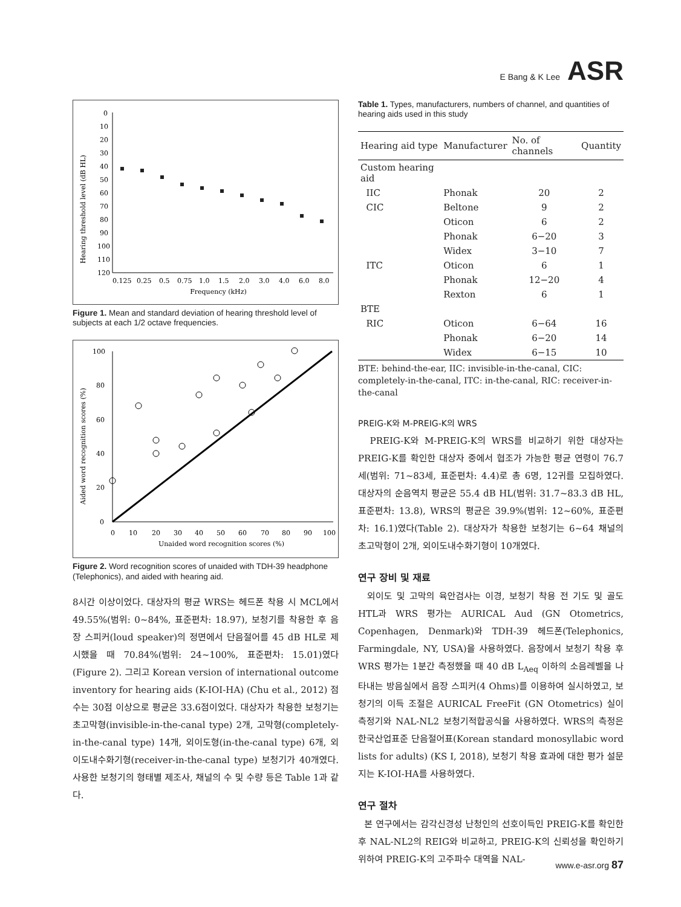E Bang & K Lee ASR
Hearing threshold level (dB HL)
0
10
20
30
40
50
60
70
80
90
100
110
120
0.125
0.25
0.5
0.75
1.0
1.5
2.0
3.0
4.0
6.0
8.0
Frequency (kHz)
Figure 1. Mean and standard deviation of hearing threshold level of subjects at each 1/2 octave frequencies.
Aided word recognition scores (%)
100
80
60
40
20
0
0
10
20
30
40
50
60
70
80
90
100
Unaided word recognition scores (%)
Figure 2. Word recognition scores of unaided with TDH-39 headphone (Telephonics), and aided with hearing aid.
8시간 이상이었다. 대상자의 평균 WRS는 헤드폰 착용 시 MCL에서 49.55%(범위: 0~84%, 표준편차: 18.97), 보청기를 착용한 후 음장 스피커(loud speaker)의 정면에서 단음절어를 45 dB HL로 제시했을 때 70.84%(범위: 24~100%, 표준편차: 15.01)였다(Figure 2). 그리고 Korean version of international outcome inventory for hearing aids (K-IOI-HA) (Chu et al., 2012) 점수는 30점 이상으로 평균은 33.6점이었다. 대상자가 착용한 보청기는 초고막형(invisible-in-the-canal type) 2개, 고막형(completely-in-the-canal type) 14개, 외이도형(in-the-canal type) 6개, 외이도내수화기형(receiver-in-the-canal type) 보청기가 40개였다. 사용한 보청기의 형태별 제조사, 채널의 수 및 수량 등은 Table 1과 같다.
Table 1. Types, manufacturers, numbers of channel, and quantities of hearing aids used in this study
| Hearing aid type | Manufacturer | No. of channels | Quantity |
| --- | --- | --- | --- |
| Custom hearing aid | | | |
| IIC | Phonak | 20 | 2 |
| CIC | Beltone | 9 | 2 |
| | Oticon | 6 | 2 |
| | Phonak | 6−20 | 3 |
| | Widex | 3−10 | 7 |
| ITC | Oticon | 6 | 1 |
| | Phonak | 12−20 | 4 |
| | Rexton | 6 | 1 |
| BTE | | | |
| RIC | Oticon | 6−64 | 16 |
| | Phonak | 6−20 | 14 |
| | Widex | 6−15 | 10 |
BTE: behind-the-ear, IIC: invisible-in-the-canal, CIC: completely-in-the-canal, ITC: in-the-canal, RIC: receiver-in-the-canal
PREIG-K와 M-PREIG-K의 WRS
PREIG-K와 M-PREIG-K의 WRS를 비교하기 위한 대상자는 PREIG-K를 확인한 대상자 중에서 협조가 가능한 평균 연령이 76.7세(범위: 71~83세, 표준편차: 4.4)로 총 6명, 12귀를 모집하였다. 대상자의 순음역치 평균은 55.4 dB HL(범위: 31.7~83.3 dB HL, 표준편차: 13.8), WRS의 평균은 39.9%(범위: 12~60%, 표준편차: 16.1)였다(Table 2). 대상자가 착용한 보청기는 6~64 채널의 초고막형이 2개, 외이도내수화기형이 10개였다.
연구 장비 및 재료
외이도 및 고막의 육안검사는 이경, 보청기 착용 전 기도 및 골도 HTL과 WRS 평가는 AURICAL Aud (GN Otometrics, Copenhagen, Denmark)와 TDH-39 헤드폰(Telephonics, Farmingdale, NY, USA)을 사용하였다. 음장에서 보청기 착용 후 WRS 평가는 1분간 측정했을 때 40 dB L<sub>Aeq</sub> 이하의 소음레벨을 나타내는 방음실에서 음장 스피커(4 Ohms)를 이용하여 실시하였고, 보청기의 이득 조절은 AURICAL FreeFit (GN Otometrics) 실이 측정기와 NAL-NL2 보청기적합공식을 사용하였다. WRS의 측정은 한국산업표준 단음절어표(Korean standard monosyllabic word lists for adults) (KS I, 2018), 보청기 착용 효과에 대한 평가 설문지는 K-IOI-HA를 사용하였다.
연구 절차
본 연구에서는 감각신경성 난청인의 선호이득인 PREIG-K를 확인한 후 NAL-NL2의 REIG와 비교하고, PREIG-K의 신뢰성을 확인하기 위하여 PREIG-K의 고주파수 대역을 NAL-
www.e-asr.org 87